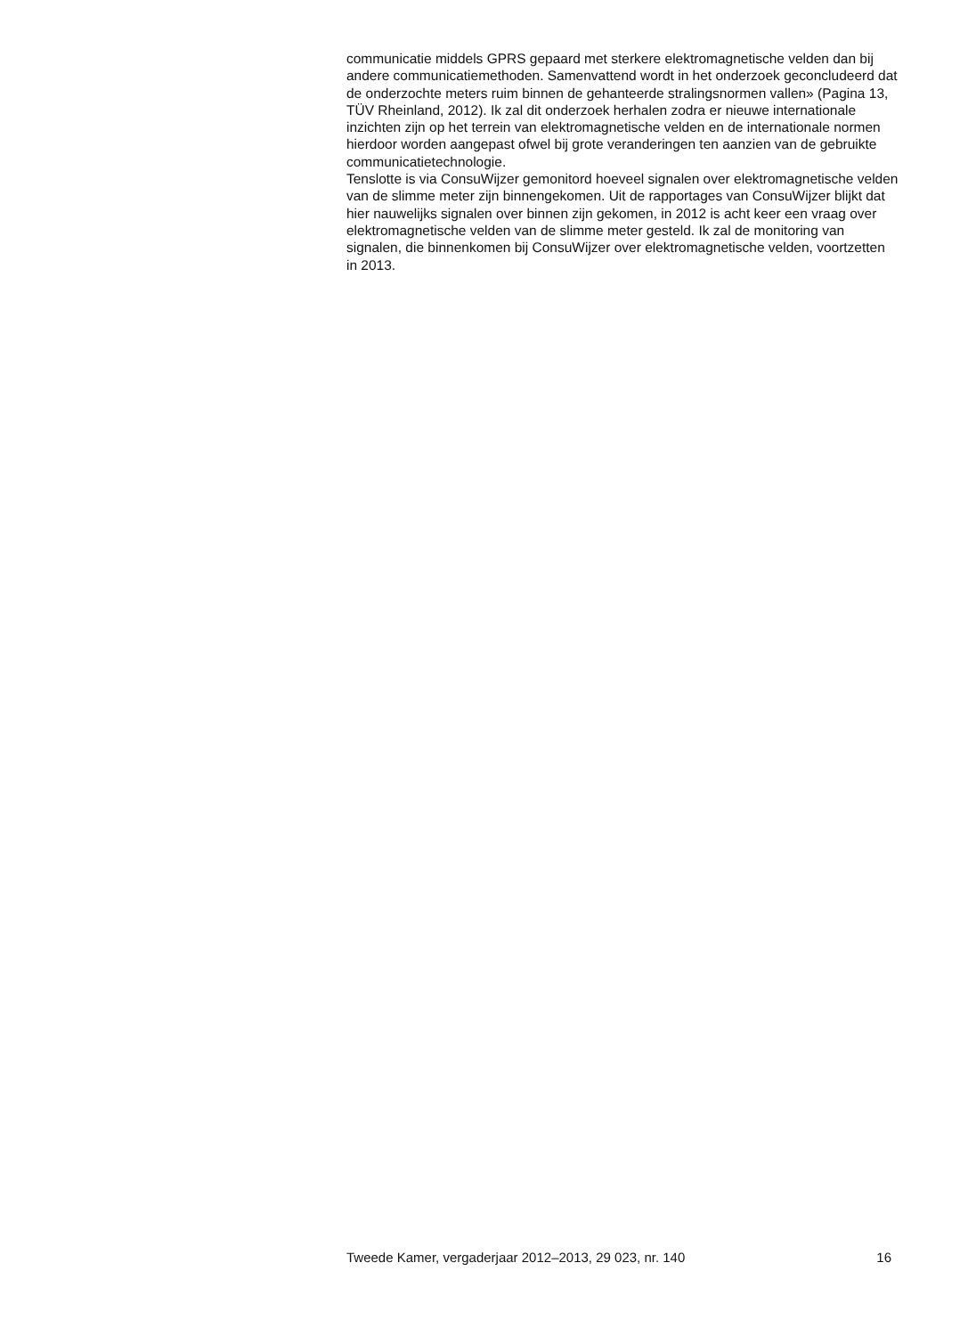communicatie middels GPRS gepaard met sterkere elektromagnetische velden dan bij andere communicatiemethoden. Samenvattend wordt in het onderzoek geconcludeerd dat de onderzochte meters ruim binnen de gehanteerde stralingsnormen vallen» (Pagina 13, TÜV Rheinland, 2012). Ik zal dit onderzoek herhalen zodra er nieuwe internationale inzichten zijn op het terrein van elektromagnetische velden en de internationale normen hierdoor worden aangepast ofwel bij grote veranderingen ten aanzien van de gebruikte communicatietechnologie.
Tenslotte is via ConsuWijzer gemonitord hoeveel signalen over elektromagnetische velden van de slimme meter zijn binnengekomen. Uit de rapportages van ConsuWijzer blijkt dat hier nauwelijks signalen over binnen zijn gekomen, in 2012 is acht keer een vraag over elektromagnetische velden van de slimme meter gesteld. Ik zal de monitoring van signalen, die binnenkomen bij ConsuWijzer over elektromagnetische velden, voortzetten in 2013.
Tweede Kamer, vergaderjaar 2012–2013, 29 023, nr. 140 16